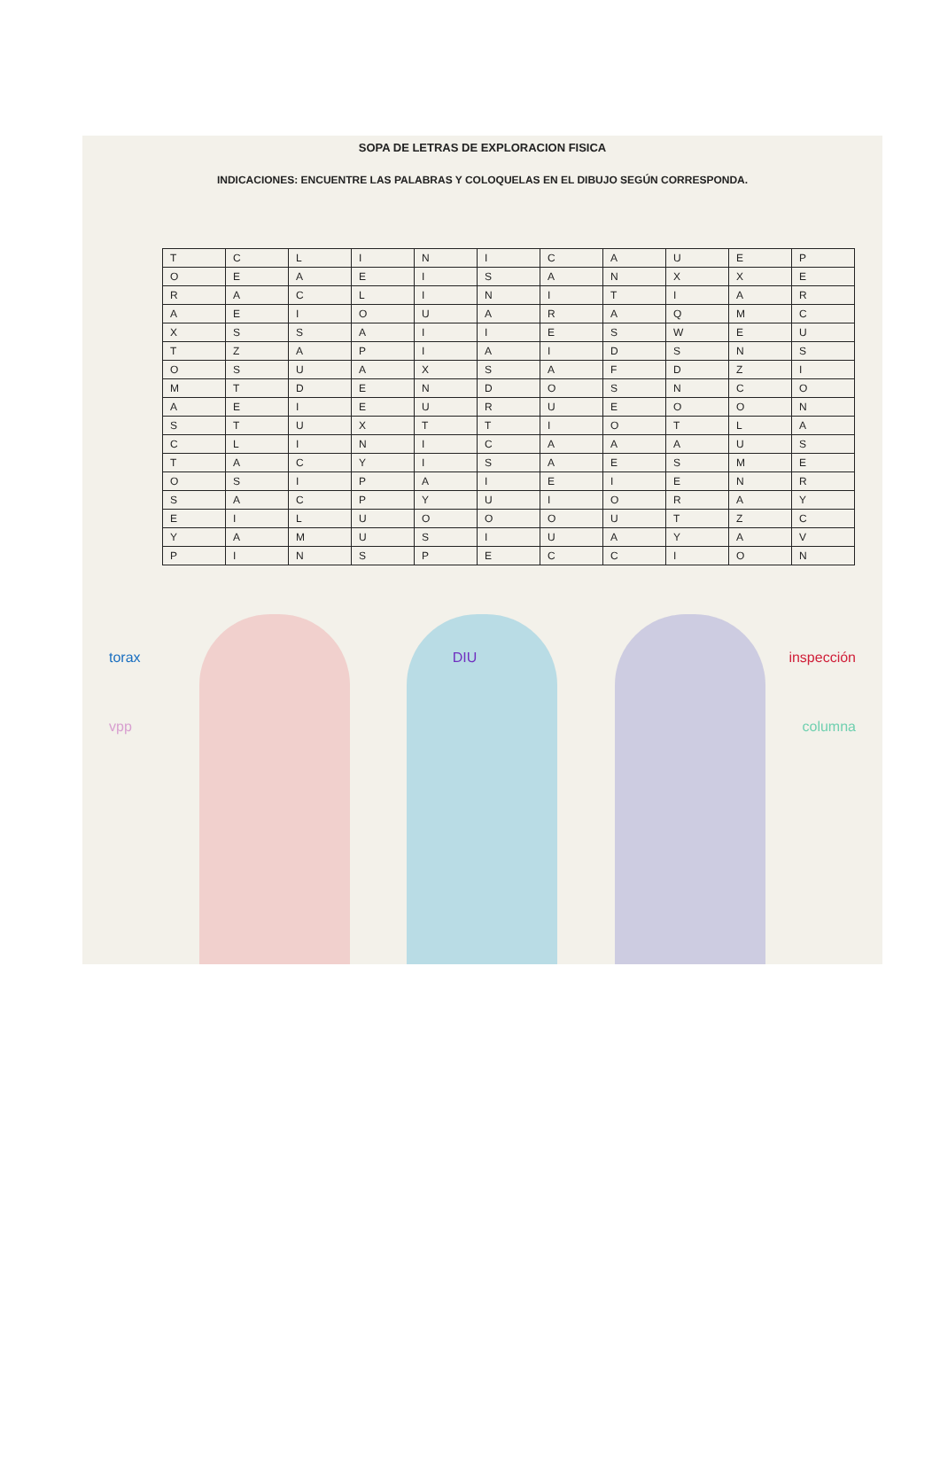SOPA DE LETRAS DE EXPLORACION FISICA
INDICACIONES: ENCUENTRE LAS PALABRAS Y COLOQUELAS EN EL DIBUJO SEGÚN CORRESPONDA.
| T | C | L | I | N | I | C | A | U | E | P |
| O | E | A | E | I | S | A | N | X | X | E |
| R | A | C | L | I | N | I | T | I | A | R |
| A | E | I | O | U | A | R | A | Q | M | C |
| X | S | S | A | I | I | E | S | W | E | U |
| T | Z | A | P | I | A | I | D | S | N | S |
| O | S | U | A | X | S | A | F | D | Z | I |
| M | T | D | E | N | D | O | S | N | C | O |
| A | E | I | E | U | R | U | E | O | O | N |
| S | T | U | X | T | T | I | O | T | L | A |
| C | L | I | N | I | C | A | A | A | U | S |
| T | A | C | Y | I | S | A | E | S | M | E |
| O | S | I | P | A | I | E | I | E | N | R |
| S | A | C | P | Y | U | I | O | R | A | Y |
| E | I | L | U | O | O | O | U | T | Z | C |
| Y | A | M | U | S | I | U | A | Y | A | V |
| P | I | N | S | P | E | C | C | I | O | N |
torax DIU inspección
vpp columna